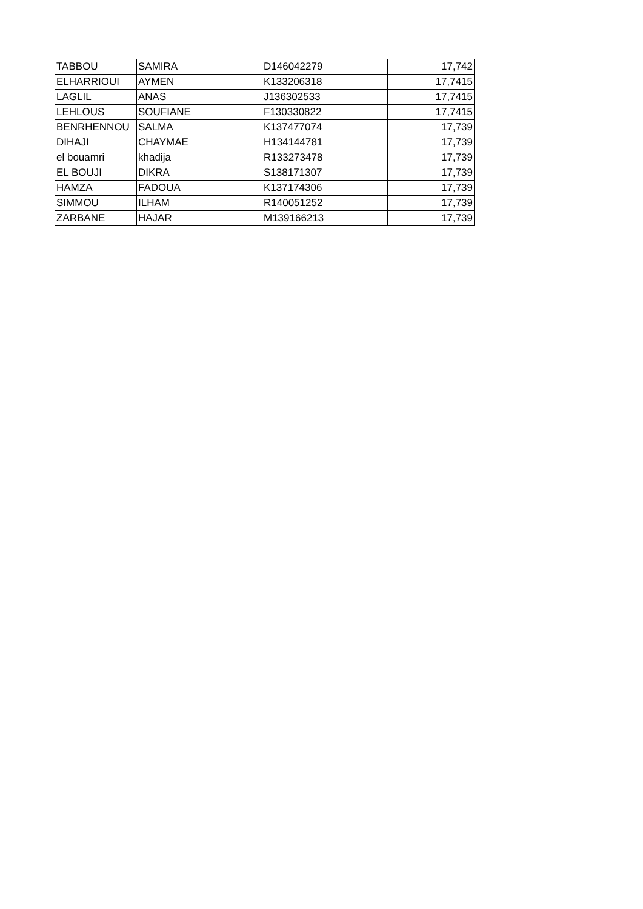| TABBOU | SAMIRA | D146042279 | 17,742 |
| ELHARRIOUI | AYMEN | K133206318 | 17,7415 |
| LAGLIL | ANAS | J136302533 | 17,7415 |
| LEHLOUS | SOUFIANE | F130330822 | 17,7415 |
| BENRHENNOU | SALMA | K137477074 | 17,739 |
| DIHAJI | CHAYMAE | H134144781 | 17,739 |
| el bouamri | khadija | R133273478 | 17,739 |
| EL BOUJI | DIKRA | S138171307 | 17,739 |
| HAMZA | FADOUA | K137174306 | 17,739 |
| SIMMOU | ILHAM | R140051252 | 17,739 |
| ZARBANE | HAJAR | M139166213 | 17,739 |